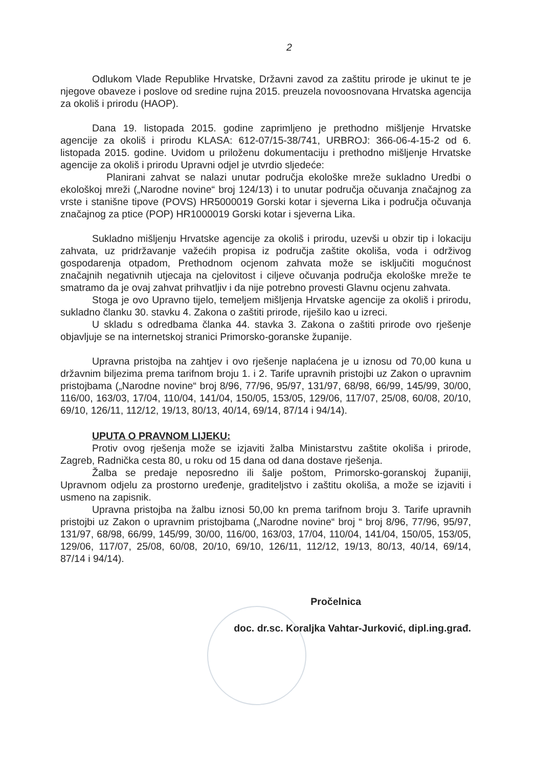2
Odlukom Vlade Republike Hrvatske, Državni zavod za zaštitu prirode je ukinut te je njegove obaveze i poslove od sredine rujna 2015. preuzela novoosnovana Hrvatska agencija za okoliš i prirodu (HAOP).
Dana 19. listopada 2015. godine zaprimljeno je prethodno mišljenje Hrvatske agencije za okoliš i prirodu KLASA: 612-07/15-38/741, URBROJ: 366-06-4-15-2 od 6. listopada 2015. godine. Uvidom u priloženu dokumentaciju i prethodno mišljenje Hrvatske agencije za okoliš i prirodu Upravni odjel je utvrdio sljedeće:
Planirani zahvat se nalazi unutar područja ekološke mreže sukladno Uredbi o ekološkoj mreži („Narodne novine“ broj 124/13) i to unutar područja očuvanja značajnog za vrste i stanišne tipove (POVS) HR5000019 Gorski kotar i sjeverna Lika i područja očuvanja značajnog za ptice (POP) HR1000019 Gorski kotar i sjeverna Lika.
Sukladno mišljenju Hrvatske agencije za okoliš i prirodu, uzevši u obzir tip i lokaciju zahvata, uz pridržavanje važećih propisa iz područja zaštite okoliša, voda i održivog gospodarenja otpadom, Prethodnom ocjenom zahvata može se isključiti mogućnost značajnih negativnih utjecaja na cjelovitost i ciljeve očuvanja područja ekološke mreže te smatramo da je ovaj zahvat prihvatljiv i da nije potrebno provesti Glavnu ocjenu zahvata.
Stoga je ovo Upravno tijelo, temeljem mišljenja Hrvatske agencije za okoliš i prirodu, sukladno članku 30. stavku 4. Zakona o zaštiti prirode, riješilo kao u izreci.
U skladu s odredbama članka 44. stavka 3. Zakona o zaštiti prirode ovo rješenje objavljuje se na internetskoj stranici Primorsko-goranske županije.
Upravna pristojba na zahtjev i ovo rješenje naplaćena je u iznosu od 70,00 kuna u državnim biljezima prema tarifnom broju 1. i 2. Tarife upravnih pristojbi uz Zakon o upravnim pristojbama („Narodne novine“ broj 8/96, 77/96, 95/97, 131/97, 68/98, 66/99, 145/99, 30/00, 116/00, 163/03, 17/04, 110/04, 141/04, 150/05, 153/05, 129/06, 117/07, 25/08, 60/08, 20/10, 69/10, 126/11, 112/12, 19/13, 80/13, 40/14, 69/14, 87/14 i 94/14).
UPUTA O PRAVNOM LIJEKU:
Protiv ovog rješenja može se izjaviti žalba Ministarstvu zaštite okoliša i prirode, Zagreb, Radnička cesta 80, u roku od 15 dana od dana dostave rješenja.
Žalba se predaje neposredno ili šalje poštom, Primorsko-goranskoj županiji, Upravnom odjelu za prostorno uređenje, graditeljstvo i zaštitu okoliša, a može se izjaviti i usmeno na zapisnik.
Upravna pristojba na žalbu iznosi 50,00 kn prema tarifnom broju 3. Tarife upravnih pristojbi uz Zakon o upravnim pristojbama („Narodne novine“ broj “ broj 8/96, 77/96, 95/97, 131/97, 68/98, 66/99, 145/99, 30/00, 116/00, 163/03, 17/04, 110/04, 141/04, 150/05, 153/05, 129/06, 117/07, 25/08, 60/08, 20/10, 69/10, 126/11, 112/12, 19/13, 80/13, 40/14, 69/14, 87/14 i 94/14).
Pročelnica
doc. dr.sc. Koraljka Vahtar-Jurković, dipl.ing.građ.